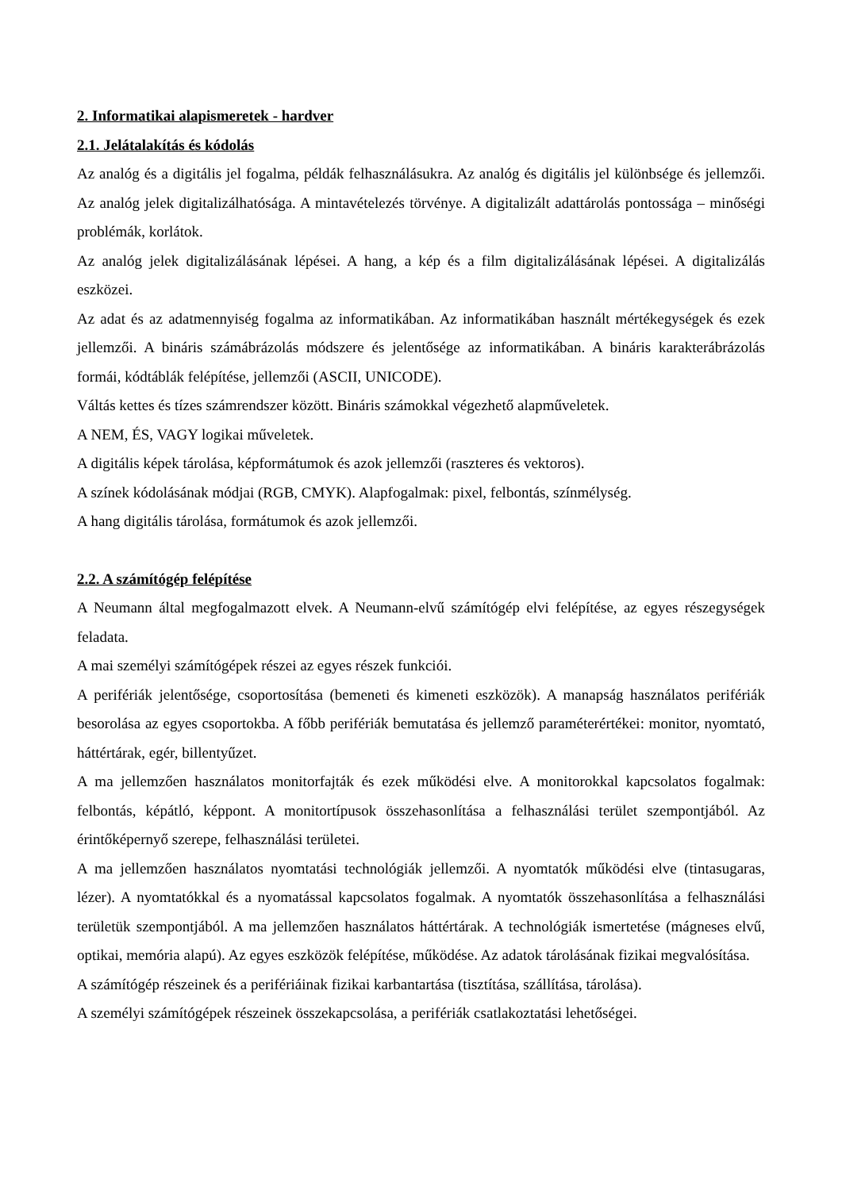2. Informatikai alapismeretek - hardver
2.1. Jelátalakítás és kódolás
Az analóg és a digitális jel fogalma, példák felhasználásukra. Az analóg és digitális jel különbsége és jellemzői. Az analóg jelek digitalizálhatósága. A mintavételezés törvénye. A digitalizált adattárolás pontossága – minőségi problémák, korlátok.
Az analóg jelek digitalizálásának lépései. A hang, a kép és a film digitalizálásának lépései. A digitalizálás eszközei.
Az adat és az adatmennyiség fogalma az informatikában. Az informatikában használt mértékegységek és ezek jellemzői. A bináris számábrázolás módszere és jelentősége az informatikában. A bináris karakterábrázolás formái, kódtáblák felépítése, jellemzői (ASCII, UNICODE).
Váltás kettes és tízes számrendszer között. Bináris számokkal végezhető alapműveletek.
A NEM, ÉS, VAGY logikai műveletek.
A digitális képek tárolása, képformátumok és azok jellemzői (raszteres és vektoros).
A színek kódolásának módjai (RGB, CMYK). Alapfogalmak: pixel, felbontás, színmélység.
A hang digitális tárolása, formátumok és azok jellemzői.
2.2. A számítógép felépítése
A Neumann által megfogalmazott elvek. A Neumann-elvű számítógép elvi felépítése, az egyes részegységek feladata.
A mai személyi számítógépek részei az egyes részek funkciói.
A perifériák jelentősége, csoportosítása (bemeneti és kimeneti eszközök). A manapság használatos perifériák besorolása az egyes csoportokba. A főbb perifériák bemutatása és jellemző paraméterértékei: monitor, nyomtató, háttértárak, egér, billentyűzet.
A ma jellemzően használatos monitorfajták és ezek működési elve. A monitorokkal kapcsolatos fogalmak: felbontás, képátló, képpont. A monitortípusok összehasonlítása a felhasználási terület szempontjából. Az érintőképernyő szerepe, felhasználási területei.
A ma jellemzően használatos nyomtatási technológiák jellemzői. A nyomtatók működési elve (tintasugaras, lézer). A nyomtatókkal és a nyomatással kapcsolatos fogalmak. A nyomtatók összehasonlítása a felhasználási területük szempontjából. A ma jellemzően használatos háttértárak. A technológiák ismertetése (mágneses elvű, optikai, memória alapú). Az egyes eszközök felépítése, működése. Az adatok tárolásának fizikai megvalósítása.
A számítógép részeinek és a perifériáinak fizikai karbantartása (tisztítása, szállítása, tárolása).
A személyi számítógépek részeinek összekapcsolása, a perifériák csatlakoztatási lehetőségei.